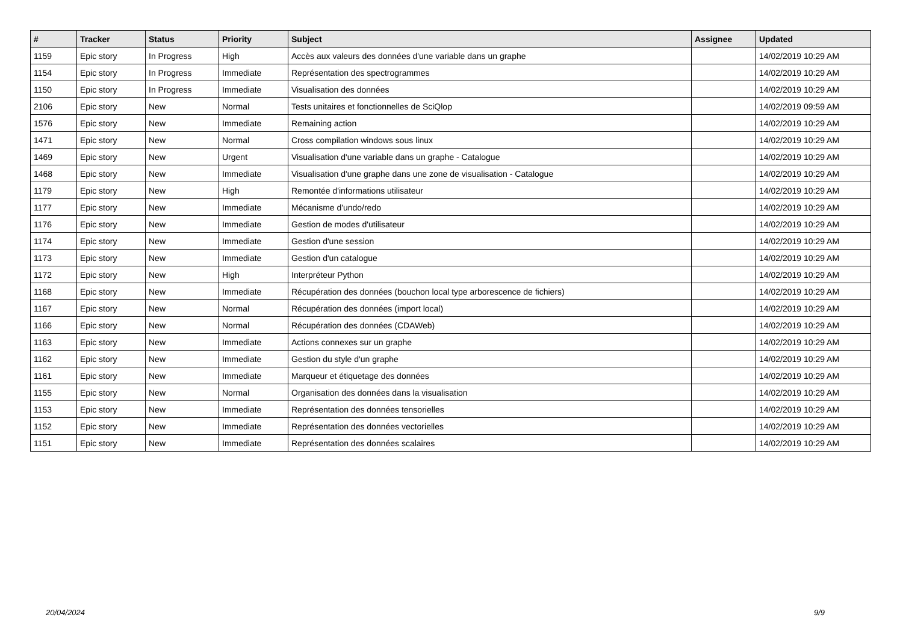| # | Tracker | Status | Priority | Subject | Assignee | Updated |
| --- | --- | --- | --- | --- | --- | --- |
| 1159 | Epic story | In Progress | High | Accès aux valeurs des données d'une variable dans un graphe | | 14/02/2019 10:29 AM |
| 1154 | Epic story | In Progress | Immediate | Représentation des spectrogrammes | | 14/02/2019 10:29 AM |
| 1150 | Epic story | In Progress | Immediate | Visualisation des données | | 14/02/2019 10:29 AM |
| 2106 | Epic story | New | Normal | Tests unitaires et fonctionnelles de SciQlop | | 14/02/2019 09:59 AM |
| 1576 | Epic story | New | Immediate | Remaining action | | 14/02/2019 10:29 AM |
| 1471 | Epic story | New | Normal | Cross compilation windows sous linux | | 14/02/2019 10:29 AM |
| 1469 | Epic story | New | Urgent | Visualisation d'une variable dans un graphe - Catalogue | | 14/02/2019 10:29 AM |
| 1468 | Epic story | New | Immediate | Visualisation d'une graphe dans une zone de visualisation - Catalogue | | 14/02/2019 10:29 AM |
| 1179 | Epic story | New | High | Remontée d'informations utilisateur | | 14/02/2019 10:29 AM |
| 1177 | Epic story | New | Immediate | Mécanisme d'undo/redo | | 14/02/2019 10:29 AM |
| 1176 | Epic story | New | Immediate | Gestion de modes d'utilisateur | | 14/02/2019 10:29 AM |
| 1174 | Epic story | New | Immediate | Gestion d'une session | | 14/02/2019 10:29 AM |
| 1173 | Epic story | New | Immediate | Gestion d'un catalogue | | 14/02/2019 10:29 AM |
| 1172 | Epic story | New | High | Interpréteur Python | | 14/02/2019 10:29 AM |
| 1168 | Epic story | New | Immediate | Récupération des données (bouchon local type arborescence de fichiers) | | 14/02/2019 10:29 AM |
| 1167 | Epic story | New | Normal | Récupération des données (import local) | | 14/02/2019 10:29 AM |
| 1166 | Epic story | New | Normal | Récupération des données (CDAWeb) | | 14/02/2019 10:29 AM |
| 1163 | Epic story | New | Immediate | Actions connexes sur un graphe | | 14/02/2019 10:29 AM |
| 1162 | Epic story | New | Immediate | Gestion du style d'un graphe | | 14/02/2019 10:29 AM |
| 1161 | Epic story | New | Immediate | Marqueur et étiquetage des données | | 14/02/2019 10:29 AM |
| 1155 | Epic story | New | Normal | Organisation des données dans la visualisation | | 14/02/2019 10:29 AM |
| 1153 | Epic story | New | Immediate | Représentation des données tensorielles | | 14/02/2019 10:29 AM |
| 1152 | Epic story | New | Immediate | Représentation des données vectorielles | | 14/02/2019 10:29 AM |
| 1151 | Epic story | New | Immediate | Représentation des données scalaires | | 14/02/2019 10:29 AM |
20/04/2024 9/9